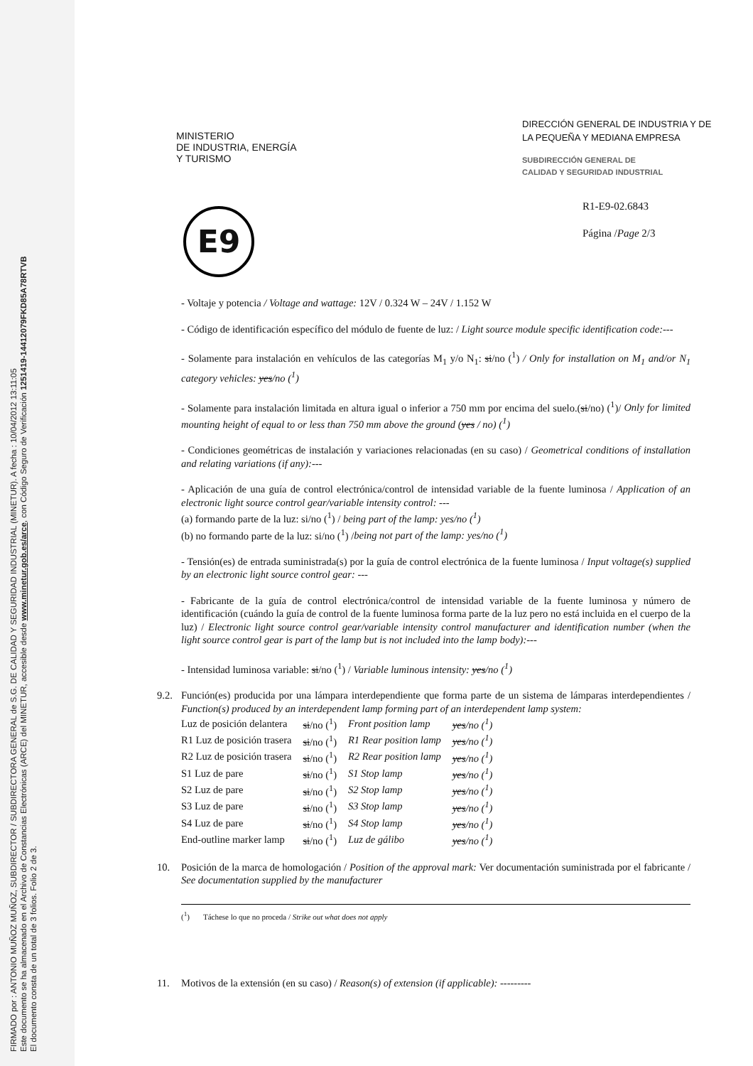FIRMADO por : ANTONIO MUÑOZ MUÑOZ, SUBDIRECTOR / SUBDIRECTORA GENERAL de S.G. DE CALIDAD Y SEGURIDAD INDUSTRIAL (MINETUR). A fecha : 10/04/2012 13:11:05
Este documento se ha almacenado en el Archivo de Constancias Electrónicas (ARCE) del MINETUR, accesible desde www.minetur.gob.es/arce, con Código Seguro de Verificación 1251419-14412079FKD85A78RTVB
El documento consta de un total de 3 folios. Folio 2 de 3.
MINISTERIO
DE INDUSTRIA, ENERGÍA
Y TURISMO
DIRECCIÓN GENERAL DE INDUSTRIA Y DE LA PEQUEÑA Y MEDIANA EMPRESA
SUBDIRECCIÓN GENERAL DE
CALIDAD Y SEGURIDAD INDUSTRIAL
E9
R1-E9-02.6843
Página /Page 2/3
- Voltaje y potencia / Voltage and wattage: 12V / 0.324 W – 24V / 1.152 W
- Código de identificación específico del módulo de fuente de luz: / Light source module specific identification code:---
- Solamente para instalación en vehículos de las categorías M<sub>1</sub> y/o N<sub>1</sub>: si/no (<sup>1</sup>) / Only for installation on M<sub>1</sub> and/or N<sub>1</sub> category vehicles: yes/no (<sup>1</sup>)
- Solamente para instalación limitada en altura igual o inferior a 750 mm por encima del suelo.(si/no) (<sup>1</sup>)/ Only for limited mounting height of equal to or less than 750 mm above the ground (yes / no) (<sup>1</sup>)
- Condiciones geométricas de instalación y variaciones relacionadas (en su caso) / Geometrical conditions of installation and relating variations (if any):---
- Aplicación de una guía de control electrónica/control de intensidad variable de la fuente luminosa / Application of an electronic light source control gear/variable intensity control: ---
(a) formando parte de la luz: si/no (<sup>1</sup>) / being part of the lamp: yes/no (<sup>1</sup>)
(b) no formando parte de la luz: si/no (<sup>1</sup>) /being not part of the lamp: yes/no (<sup>1</sup>)
- Tensión(es) de entrada suministrada(s) por la guía de control electrónica de la fuente luminosa / Input voltage(s) supplied by an electronic light source control gear: ---
- Fabricante de la guía de control electrónica/control de intensidad variable de la fuente luminosa y número de identificación (cuándo la guía de control de la fuente luminosa forma parte de la luz pero no está incluida en el cuerpo de la luz) / Electronic light source control gear/variable intensity control manufacturer and identification number (when the light source control gear is part of the lamp but is not included into the lamp body):---
- Intensidad luminosa variable: si/no (<sup>1</sup>) / Variable luminous intensity: yes/no (<sup>1</sup>)
9.2.
Función(es) producida por una lámpara interdependiente que forma parte de un sistema de lámparas interdependientes / Function(s) produced by an interdependent lamp forming part of an interdependent lamp system:
| Luz de posición delantera | si /no (<sup>1</sup>) | Front position lamp | yes /no (<sup>1</sup>) |
| R1 Luz de posición trasera | si /no (<sup>1</sup>) | R1 Rear position lamp | yes /no (<sup>1</sup>) |
| R2 Luz de posición trasera | si /no (<sup>1</sup>) | R2 Rear position lamp | yes /no (<sup>1</sup>) |
| S1 Luz de pare | si /no (<sup>1</sup>) | S1 Stop lamp | yes /no (<sup>1</sup>) |
| S2 Luz de pare | si /no (<sup>1</sup>) | S2 Stop lamp | yes /no (<sup>1</sup>) |
| S3 Luz de pare | si /no (<sup>1</sup>) | S3 Stop lamp | yes /no (<sup>1</sup>) |
| S4 Luz de pare | si /no (<sup>1</sup>) | S4 Stop lamp | yes /no (<sup>1</sup>) |
| End-outline marker lamp | si /no (<sup>1</sup>) | Luz de gálibo | yes /no (<sup>1</sup>) |
10. Posición de la marca de homologación / Position of the approval mark: Ver documentación suministrada por el fabricante / See documentation supplied by the manufacturer
(<sup>1</sup>) Táchese lo que no proceda / Strike out what does not apply
11. Motivos de la extensión (en su caso) / Reason(s) of extension (if applicable): ---------